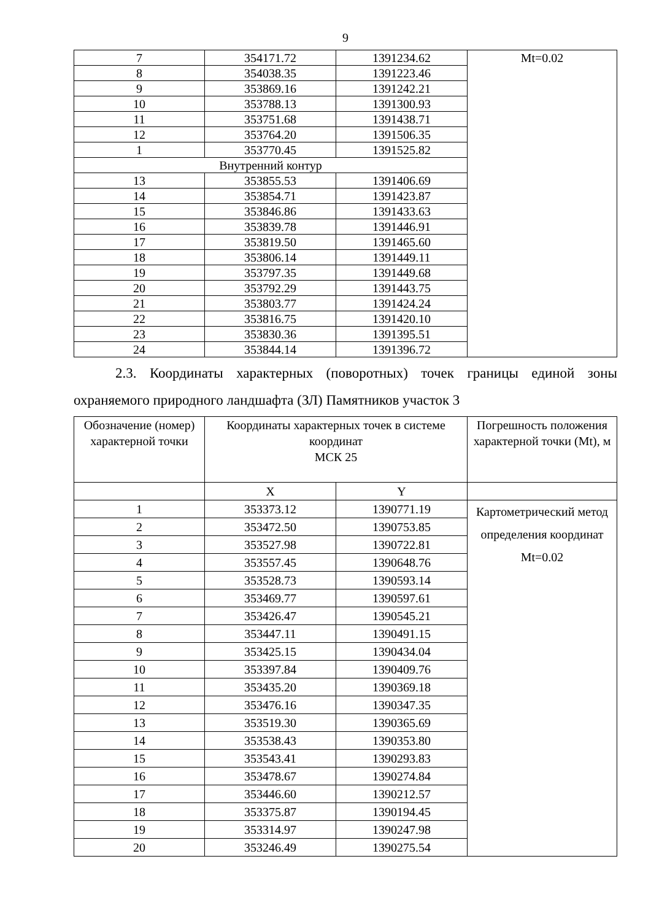9
| 7 | 354171.72 | 1391234.62 | Mt=0.02 |
| 8 | 354038.35 | 1391223.46 | |
| 9 | 353869.16 | 1391242.21 | |
| 10 | 353788.13 | 1391300.93 | |
| 11 | 353751.68 | 1391438.71 | |
| 12 | 353764.20 | 1391506.35 | |
| 1 | 353770.45 | 1391525.82 | |
| Внутренний контур | | | |
| 13 | 353855.53 | 1391406.69 | |
| 14 | 353854.71 | 1391423.87 | |
| 15 | 353846.86 | 1391433.63 | |
| 16 | 353839.78 | 1391446.91 | |
| 17 | 353819.50 | 1391465.60 | |
| 18 | 353806.14 | 1391449.11 | |
| 19 | 353797.35 | 1391449.68 | |
| 20 | 353792.29 | 1391443.75 | |
| 21 | 353803.77 | 1391424.24 | |
| 22 | 353816.75 | 1391420.10 | |
| 23 | 353830.36 | 1391395.51 | |
| 24 | 353844.14 | 1391396.72 | |
2.3. Координаты характерных (поворотных) точек границы единой зоны охраняемого природного ландшафта (ЗЛ) Памятников участок 3
| Обозначение (номер) характерной точки | Координаты характерных точек в системе координат МСК 25 | | Погрешность положения характерной точки (Mt), м |
| --- | --- | --- | --- |
| | X | Y | |
| 1 | 353373.12 | 1390771.19 | Картометрический метод определения координат Mt=0.02 |
| 2 | 353472.50 | 1390753.85 | |
| 3 | 353527.98 | 1390722.81 | |
| 4 | 353557.45 | 1390648.76 | |
| 5 | 353528.73 | 1390593.14 | |
| 6 | 353469.77 | 1390597.61 | |
| 7 | 353426.47 | 1390545.21 | |
| 8 | 353447.11 | 1390491.15 | |
| 9 | 353425.15 | 1390434.04 | |
| 10 | 353397.84 | 1390409.76 | |
| 11 | 353435.20 | 1390369.18 | |
| 12 | 353476.16 | 1390347.35 | |
| 13 | 353519.30 | 1390365.69 | |
| 14 | 353538.43 | 1390353.80 | |
| 15 | 353543.41 | 1390293.83 | |
| 16 | 353478.67 | 1390274.84 | |
| 17 | 353446.60 | 1390212.57 | |
| 18 | 353375.87 | 1390194.45 | |
| 19 | 353314.97 | 1390247.98 | |
| 20 | 353246.49 | 1390275.54 | |